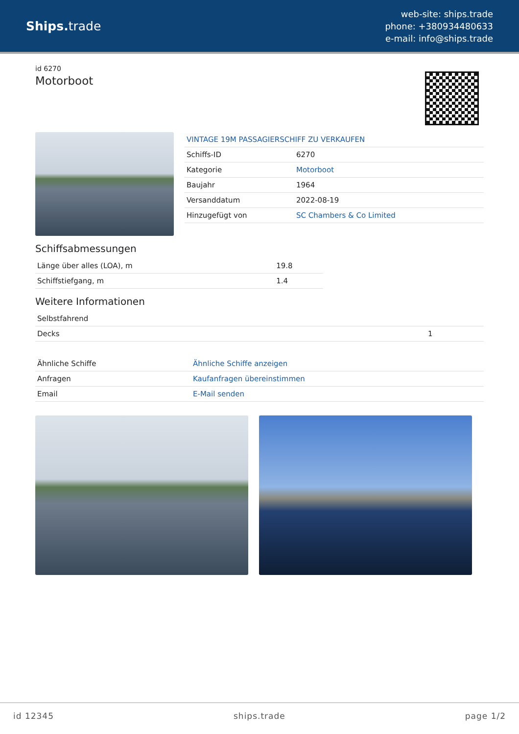Ships. trade
web-site: ships.trade
phone: +380934480633
e-mail: info@ships.trade
id 6270
Motorboot
VINTAGE 19M PASSAGIERSCHIFF ZU VERKAUFEN
| Schiffs-ID | 6270 |
| Kategorie | Motorboot |
| Baujahr | 1964 |
| Versanddatum | 2022-08-19 |
| Hinzugefügt von | SC Chambers & Co Limited |
Schiffsabmessungen
| Länge über alles (LOA), m | 19.8 |
| Schiffstiefgang, m | 1.4 |
Weitere Informationen
| Selbstfahrend | |
| Decks | 1 |
| Ähnliche Schiffe | Ähnliche Schiffe anzeigen |
| Anfragen | Kaufanfragen übereinstimmen |
| Email | E-Mail senden |
id 12345 ships.trade page 1/2